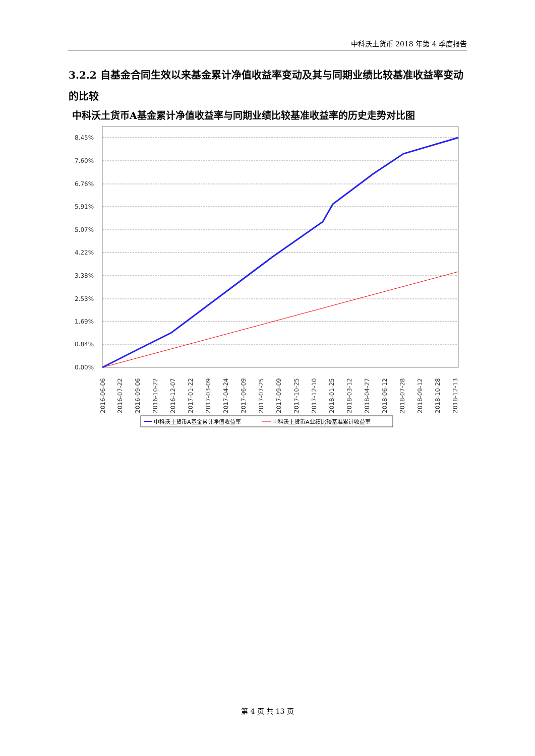中科沃土货币 2018 年第 4 季度报告
3.2.2 自基金合同生效以来基金累计净值收益率变动及其与同期业绩比较基准收益率变动的比较
中科沃土货币A基金累计净值收益率与同期业绩比较基准收益率的历史走势对比图
8.45%
7.60%
6.76%
5.91%
5.07%
4.22%
3.38%
2.53%
1.69%
0.84%
0.00%
2016-06-06
2016-07-22
2016-09-06
2016-10-22
2016-12-07
2017-01-22
2017-03-09
2017-04-24
2017-06-09
2017-07-25
2017-09-09
2017-10-25
2017-12-10
2018-01-25
2018-03-12
2018-04-27
2018-06-12
2018-07-28
2018-09-12
2018-10-28
2018-12-13
中科沃土货币A基金累计净值收益率
中科沃土货币A业绩比较基准累计收益率
第 4 页 共 13 页